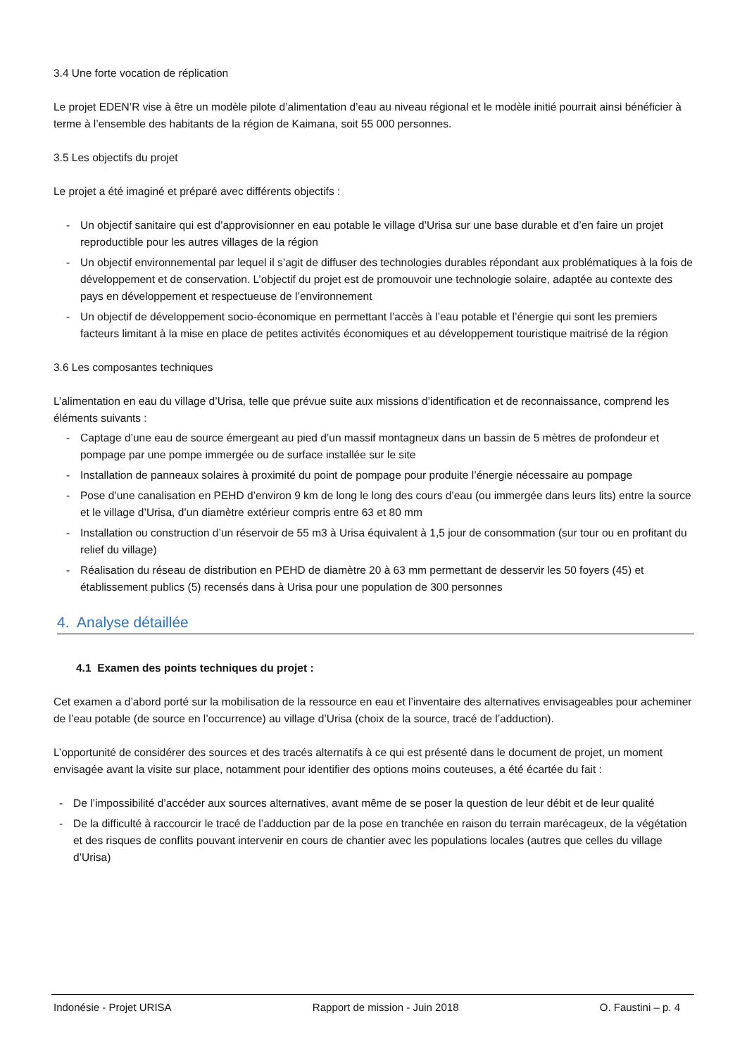3.4 Une forte vocation de réplication
Le projet EDEN’R vise à être un modèle pilote d’alimentation d’eau au niveau régional et le modèle initié pourrait ainsi bénéficier à terme à l’ensemble des habitants de la région de Kaimana, soit 55 000 personnes.
3.5 Les objectifs du projet
Le projet a été imaginé et préparé avec différents objectifs :
- Un objectif sanitaire qui est d’approvisionner en eau potable le village d’Urisa sur une base durable et d’en faire un projet reproductible pour les autres villages de la région
- Un objectif environnemental par lequel il s’agit de diffuser des technologies durables répondant aux problématiques à la fois de développement et de conservation. L’objectif du projet est de promouvoir une technologie solaire, adaptée au contexte des pays en développement et respectueuse de l’environnement
- Un objectif de développement socio-économique en permettant l’accès à l’eau potable et l’énergie qui sont les premiers facteurs limitant à la mise en place de petites activités économiques et au développement touristique maitrisé de la région
3.6 Les composantes techniques
L’alimentation en eau du village d’Urisa, telle que prévue suite aux missions d’identification et de reconnaissance, comprend les éléments suivants :
- Captage d’une eau de source émergeant au pied d’un massif montagneux dans un bassin de 5 mètres de profondeur et pompage par une pompe immergée ou de surface installée sur le site
- Installation de panneaux solaires à proximité du point de pompage pour produite l’énergie nécessaire au pompage
- Pose d’une canalisation en PEHD d’environ 9 km de long le long des cours d’eau (ou immergée dans leurs lits) entre la source et le village d’Urisa, d’un diamètre extérieur compris entre 63 et 80 mm
- Installation ou construction d’un réservoir de 55 m3 à Urisa équivalent à 1,5 jour de consommation (sur tour ou en profitant du relief du village)
- Réalisation du réseau de distribution en PEHD de diamètre 20 à 63 mm permettant de desservir les 50 foyers (45) et établissement publics (5) recensés dans à Urisa pour une population de 300 personnes
4. Analyse détaillée
4.1 Examen des points techniques du projet :
Cet examen a d’abord porté sur la mobilisation de la ressource en eau et l’inventaire des alternatives envisageables pour acheminer de l’eau potable (de source en l’occurrence) au village d’Urisa (choix de la source, tracé de l’adduction).
L’opportunité de considérer des sources et des tracés alternatifs à ce qui est présenté dans le document de projet, un moment envisagée avant la visite sur place, notamment pour identifier des options moins couteuses, a été écartée du fait :
- De l’impossibilité d’accéder aux sources alternatives, avant même de se poser la question de leur débit et de leur qualité
- De la difficulté à raccourcir le tracé de l’adduction par de la pose en tranchée en raison du terrain marécageux, de la végétation et des risques de conflits pouvant intervenir en cours de chantier avec les populations locales (autres que celles du village d’Urisa)
Indonésie - Projet URISA Rapport de mission - Juin 2018 O. Faustini – p. 4